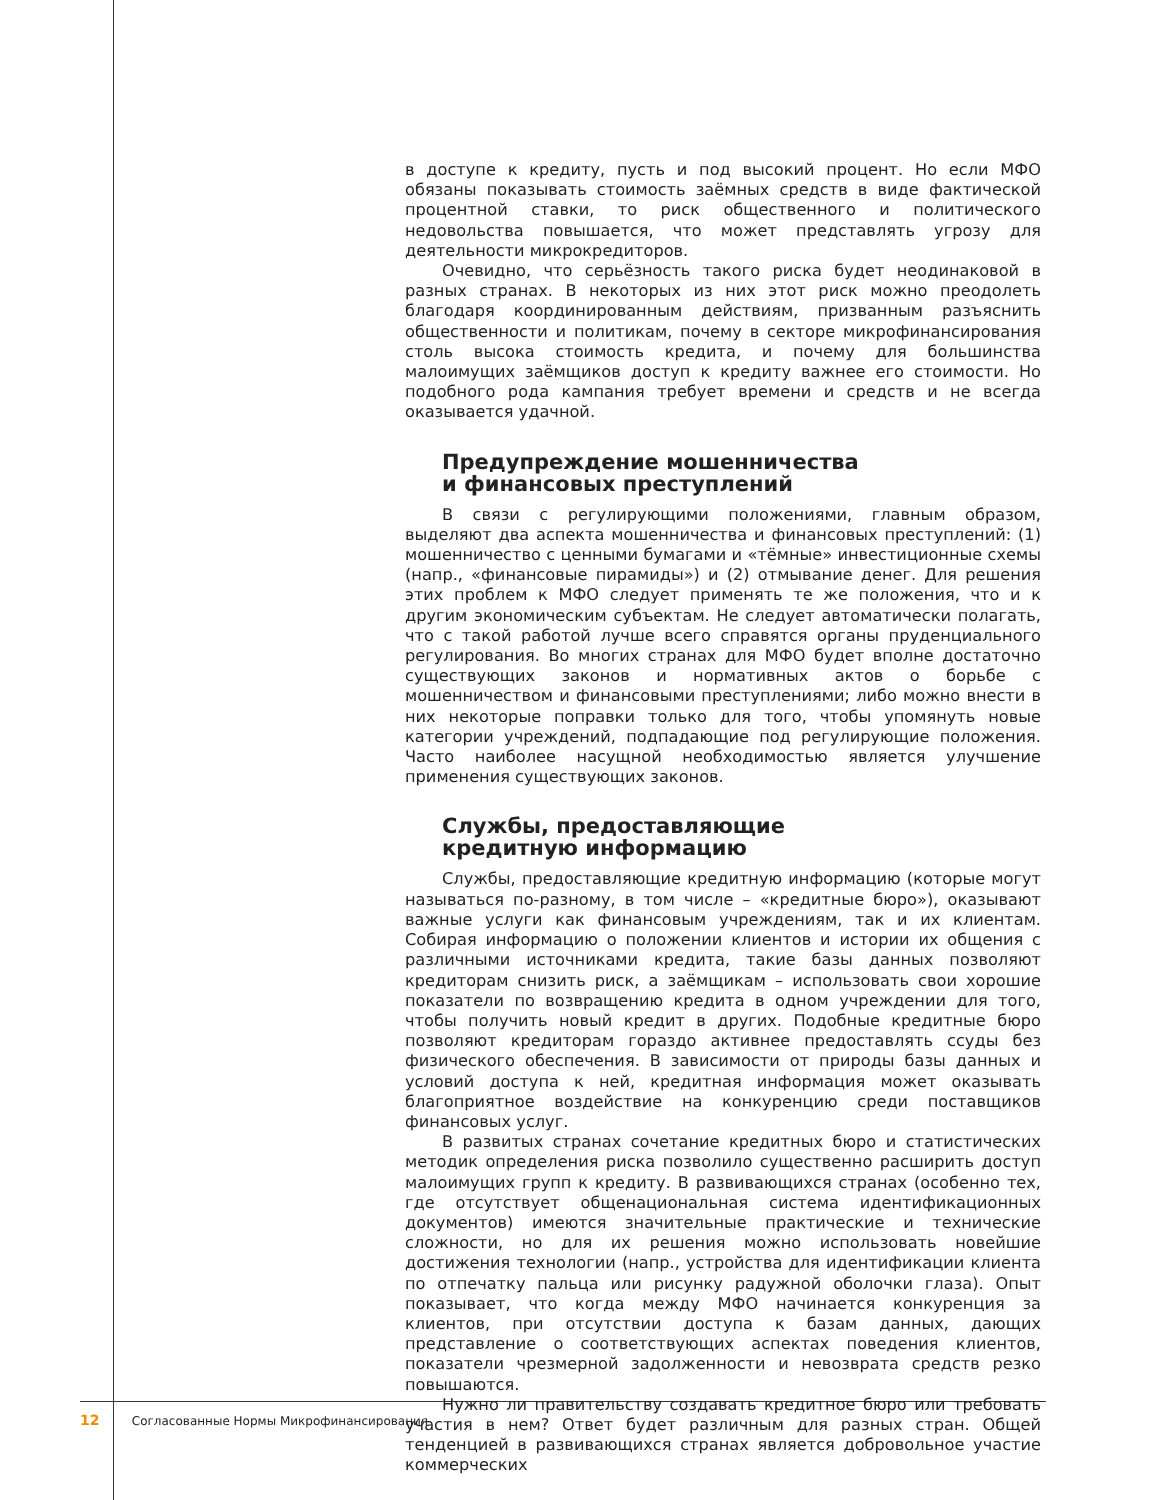в доступе к кредиту, пусть и под высокий процент. Но если МФО обязаны показывать стоимость заёмных средств в виде фактической процентной ставки, то риск общественного и политического недовольства повышается, что может представлять угрозу для деятельности микрокредиторов.
Очевидно, что серьёзность такого риска будет неодинаковой в разных странах. В некоторых из них этот риск можно преодолеть благодаря координированным действиям, призванным разъяснить общественности и политикам, почему в секторе микрофинансирования столь высока стоимость кредита, и почему для большинства малоимущих заёмщиков доступ к кредиту важнее его стоимости. Но подобного рода кампания требует времени и средств и не всегда оказывается удачной.
Предупреждение мошенничества
и финансовых преступлений
В связи с регулирующими положениями, главным образом, выделяют два аспекта мошенничества и финансовых преступлений: (1) мошенничество с ценными бумагами и «тёмные» инвестиционные схемы (напр., «финансовые пирамиды») и (2) отмывание денег. Для решения этих проблем к МФО следует применять те же положения, что и к другим экономическим субъектам. Не следует автоматически полагать, что с такой работой лучше всего справятся органы пруденциального регулирования. Во многих странах для МФО будет вполне достаточно существующих законов и нормативных актов о борьбе с мошенничеством и финансовыми преступлениями; либо можно внести в них некоторые поправки только для того, чтобы упомянуть новые категории учреждений, подпадающие под регулирующие положения. Часто наиболее насущной необходимостью является улучшение применения существующих законов.
Службы, предоставляющие
кредитную информацию
Службы, предоставляющие кредитную информацию (которые могут называться по-разному, в том числе – «кредитные бюро»), оказывают важные услуги как финансовым учреждениям, так и их клиентам. Собирая информацию о положении клиентов и истории их общения с различными источниками кредита, такие базы данных позволяют кредиторам снизить риск, а заёмщикам – использовать свои хорошие показатели по возвращению кредита в одном учреждении для того, чтобы получить новый кредит в других. Подобные кредитные бюро позволяют кредиторам гораздо активнее предоставлять ссуды без физического обеспечения. В зависимости от природы базы данных и условий доступа к ней, кредитная информация может оказывать благоприятное воздействие на конкуренцию среди поставщиков финансовых услуг.
В развитых странах сочетание кредитных бюро и статистических методик определения риска позволило существенно расширить доступ малоимущих групп к кредиту. В развивающихся странах (особенно тех, где отсутствует общенациональная система идентификационных документов) имеются значительные практические и технические сложности, но для их решения можно использовать новейшие достижения технологии (напр., устройства для идентификации клиента по отпечатку пальца или рисунку радужной оболочки глаза). Опыт показывает, что когда между МФО начинается конкуренция за клиентов, при отсутствии доступа к базам данных, дающих представление о соответствующих аспектах поведения клиентов, показатели чрезмерной задолженности и невозврата средств резко повышаются.
Нужно ли правительству создавать кредитное бюро или требовать участия в нем? Ответ будет различным для разных стран. Общей тенденцией в развивающихся странах является добровольное участие коммерческих
12 Согласованные Нормы Микрофинансирования